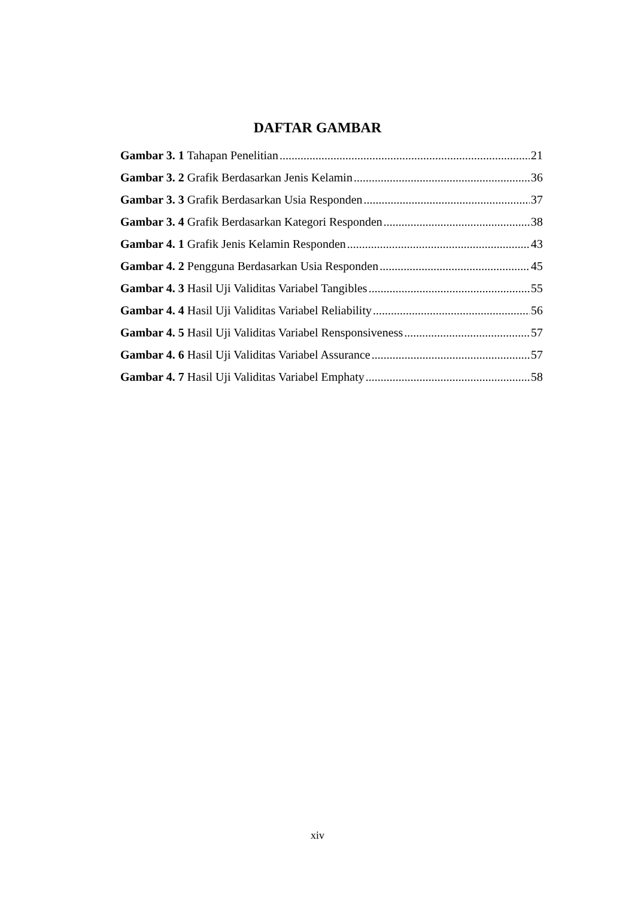DAFTAR GAMBAR
Gambar 3. 1 Tahapan Penelitian 21
Gambar 3. 2 Grafik Berdasarkan Jenis Kelamin 36
Gambar 3. 3 Grafik Berdasarkan Usia Responden 37
Gambar 3. 4 Grafik Berdasarkan Kategori Responden 38
Gambar 4. 1 Grafik Jenis Kelamin Responden 43
Gambar 4. 2 Pengguna Berdasarkan Usia Responden 45
Gambar 4. 3 Hasil Uji Validitas Variabel Tangibles 55
Gambar 4. 4 Hasil Uji Validitas Variabel Reliability 56
Gambar 4. 5 Hasil Uji Validitas Variabel Rensponsiveness 57
Gambar 4. 6 Hasil Uji Validitas Variabel Assurance 57
Gambar 4. 7 Hasil Uji Validitas Variabel Emphaty 58
xiv